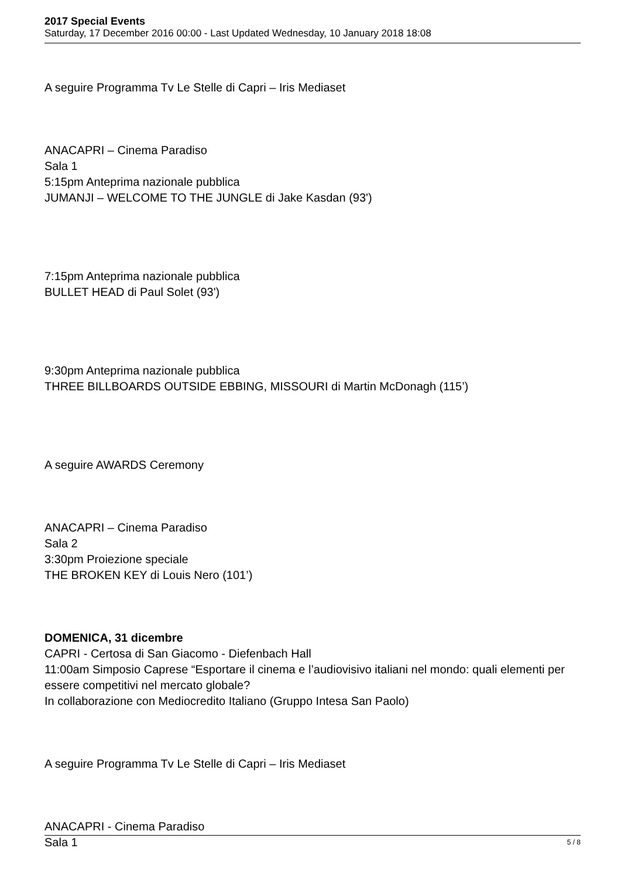2017 Special Events
Saturday, 17 December 2016 00:00 - Last Updated Wednesday, 10 January 2018 18:08
A seguire Programma Tv Le Stelle di Capri – Iris Mediaset
ANACAPRI – Cinema Paradiso
Sala 1
5:15pm Anteprima nazionale pubblica
JUMANJI – WELCOME TO THE JUNGLE di Jake Kasdan (93')
7:15pm Anteprima nazionale pubblica
BULLET HEAD di Paul Solet (93')
9:30pm Anteprima nazionale pubblica
THREE BILLBOARDS OUTSIDE EBBING, MISSOURI di Martin McDonagh (115’)
A seguire AWARDS Ceremony
ANACAPRI – Cinema Paradiso
Sala 2
3:30pm Proiezione speciale
THE BROKEN KEY di Louis Nero (101’)
DOMENICA, 31 dicembre
CAPRI - Certosa di San Giacomo - Diefenbach Hall
11:00am Simposio Caprese “Esportare il cinema e l’audiovisivo italiani nel mondo: quali elementi per essere competitivi nel mercato globale?
In collaborazione con Mediocredito Italiano (Gruppo Intesa San Paolo)
A seguire Programma Tv Le Stelle di Capri – Iris Mediaset
ANACAPRI - Cinema Paradiso
Sala 1
5 / 8